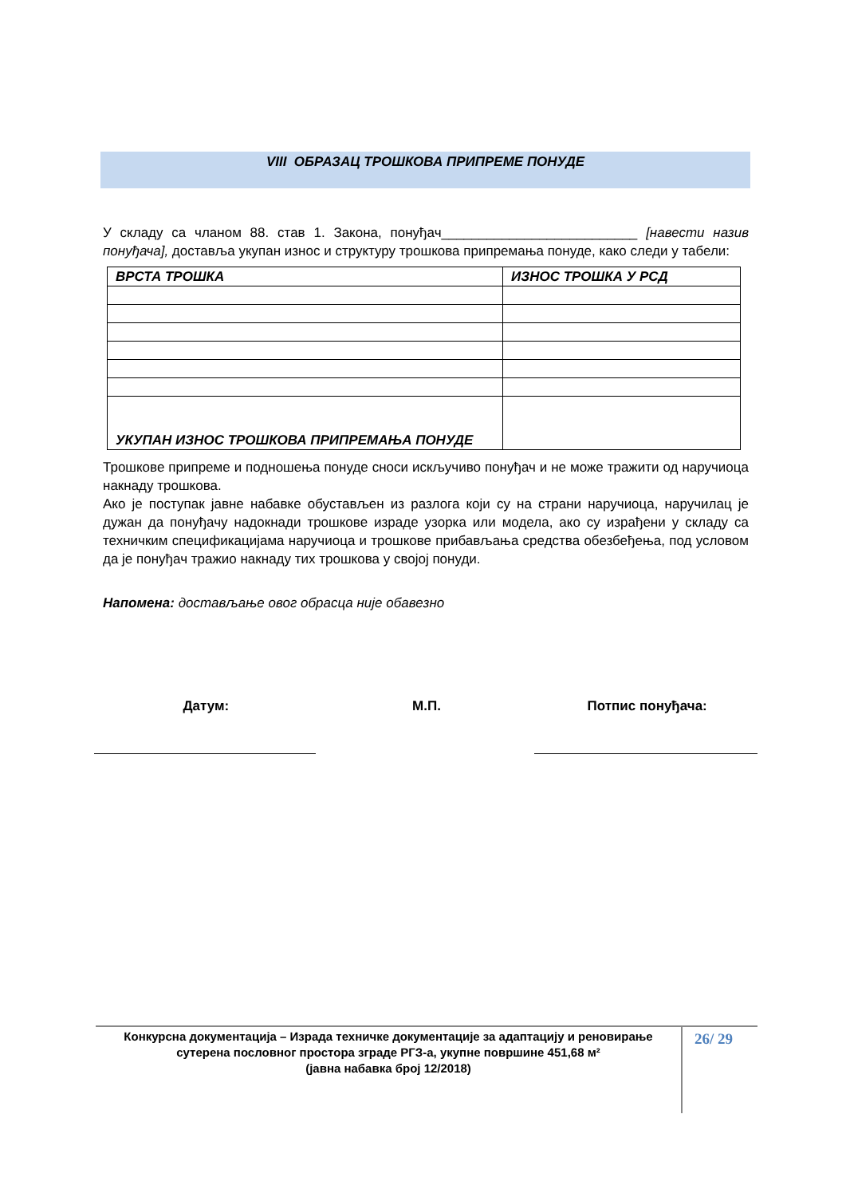VIII ОБРАЗАЦ ТРОШКОВА ПРИПРЕМЕ ПОНУДЕ
У складу са чланом 88. став 1. Закона, понуђач__________________________ [навести назив понуђача], доставља укупан износ и структуру трошкова припремања понуде, како следи у табели:
| ВРСТА ТРОШКА | ИЗНОС ТРОШКА У РСД |
| --- | --- |
| УКУПАН ИЗНОС ТРОШКОВА ПРИПРЕМАЊА ПОНУДЕ | |
Трошкове припреме и подношења понуде сноси искључиво понуђач и не може тражити од наручиоца накнаду трошкова.
Ако је поступак јавне набавке обустављен из разлога који су на страни наручиоца, наручилац је дужан да понуђачу надокнади трошкове израде узорка или модела, ако су израђени у складу са техничким спецификацијама наручиоца и трошкове прибављања средства обезбеђења, под условом да је понуђач тражио накнаду тих трошкова у својој понуди.
Напомена: достављање овог обрасца није обавезно
Датум: М.П. Потпис понуђача:
Конкурсна документација – Израда техничке документације за адаптацију и реновирање сутерена пословног простора зграде РГЗ-а, укупне површине 451,68 м²
(јавна набавка број 12/2018)
26/ 29